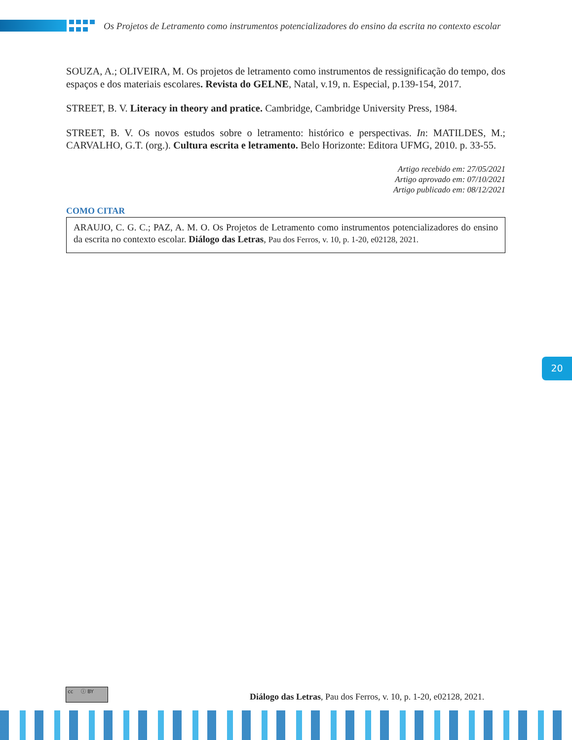Os Projetos de Letramento como instrumentos potencializadores do ensino da escrita no contexto escolar
SOUZA, A.; OLIVEIRA, M. Os projetos de letramento como instrumentos de ressignificação do tempo, dos espaços e dos materiais escolares. Revista do GELNE, Natal, v.19, n. Especial, p.139-154, 2017.
STREET, B. V. Literacy in theory and pratice. Cambridge, Cambridge University Press, 1984.
STREET, B. V. Os novos estudos sobre o letramento: histórico e perspectivas. In: MATILDES, M.; CARVALHO, G.T. (org.). Cultura escrita e letramento. Belo Horizonte: Editora UFMG, 2010. p. 33-55.
Artigo recebido em: 27/05/2021
Artigo aprovado em: 07/10/2021
Artigo publicado em: 08/12/2021
COMO CITAR
ARAUJO, C. G. C.; PAZ, A. M. O. Os Projetos de Letramento como instrumentos potencializadores do ensino da escrita no contexto escolar. Diálogo das Letras, Pau dos Ferros, v. 10, p. 1-20, e02128, 2021.
20
cc ⓘ BY
Diálogo das Letras, Pau dos Ferros, v. 10, p. 1-20, e02128, 2021.